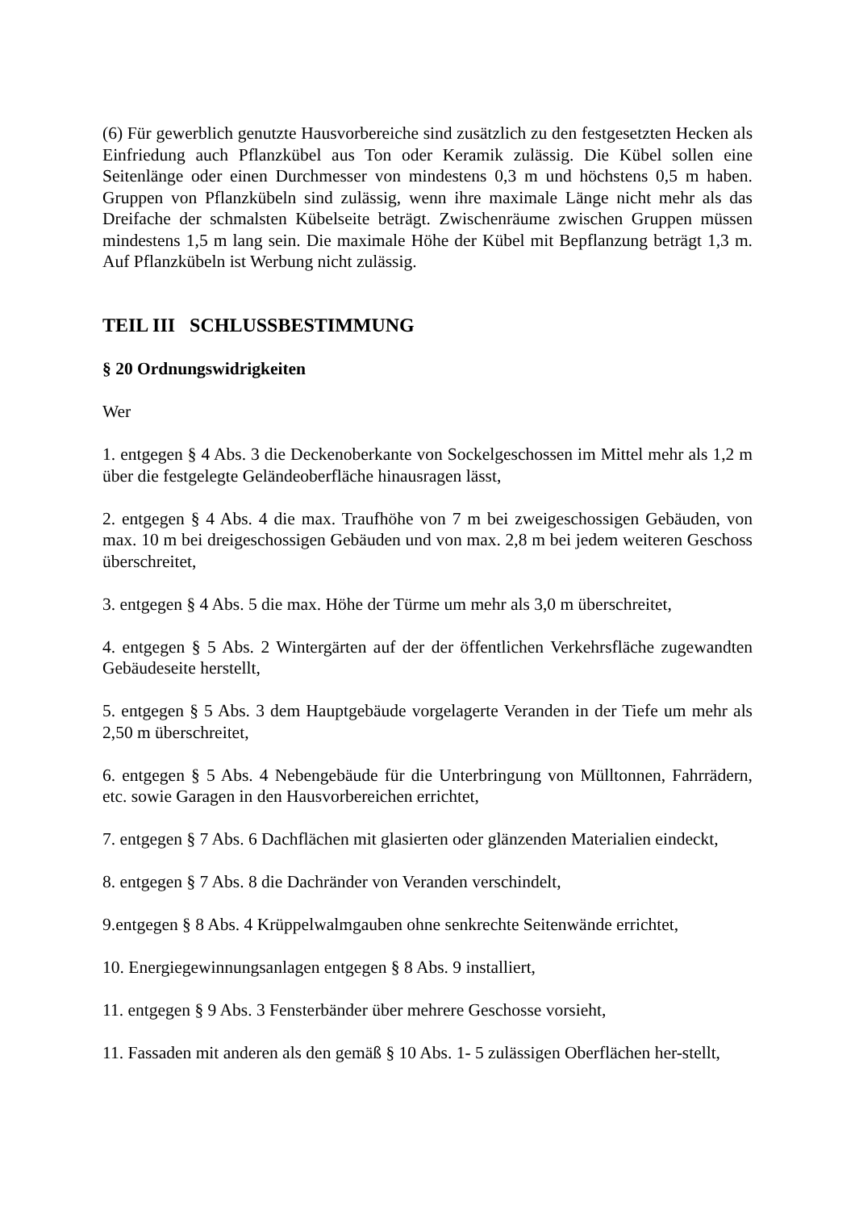(6) Für gewerblich genutzte Hausvorbereiche sind zusätzlich zu den festgesetzten Hecken als Einfriedung auch Pflanzkübel aus Ton oder Keramik zulässig. Die Kübel sollen eine Seitenlänge oder einen Durchmesser von mindestens 0,3 m und höchstens 0,5 m haben. Gruppen von Pflanzkübeln sind zulässig, wenn ihre maximale Länge nicht mehr als das Dreifache der schmalsten Kübelseite beträgt. Zwischenräume zwischen Gruppen müssen mindestens 1,5 m lang sein. Die maximale Höhe der Kübel mit Bepflanzung beträgt 1,3 m. Auf Pflanzkübeln ist Werbung nicht zulässig.
TEIL III SCHLUSSBESTIMMUNG
§ 20 Ordnungswidrigkeiten
Wer
1. entgegen § 4 Abs. 3 die Deckenoberkante von Sockelgeschossen im Mittel mehr als 1,2 m über die festgelegte Geländeoberfläche hinausragen lässt,
2. entgegen § 4 Abs. 4 die max. Traufhöhe von 7 m bei zweigeschossigen Gebäuden, von max. 10 m bei dreigeschossigen Gebäuden und von max. 2,8 m bei jedem weiteren Geschoss überschreitet,
3. entgegen § 4 Abs. 5 die max. Höhe der Türme um mehr als 3,0 m überschreitet,
4. entgegen § 5 Abs. 2 Wintergärten auf der der öffentlichen Verkehrsfläche zugewandten Gebäudeseite herstellt,
5. entgegen § 5 Abs. 3 dem Hauptgebäude vorgelagerte Veranden in der Tiefe um mehr als 2,50 m überschreitet,
6. entgegen § 5 Abs. 4 Nebengebäude für die Unterbringung von Mülltonnen, Fahrrädern, etc. sowie Garagen in den Hausvorbereichen errichtet,
7. entgegen § 7 Abs. 6 Dachflächen mit glasierten oder glänzenden Materialien eindeckt,
8. entgegen § 7 Abs. 8 die Dachränder von Veranden verschindelt,
9.entgegen § 8 Abs. 4 Krüppelwalmgauben ohne senkrechte Seitenwände errichtet,
10. Energiegewinnungsanlagen entgegen § 8 Abs. 9 installiert,
11. entgegen § 9 Abs. 3 Fensterbänder über mehrere Geschosse vorsieht,
11. Fassaden mit anderen als den gemäß § 10 Abs. 1- 5 zulässigen Oberflächen her-stellt,